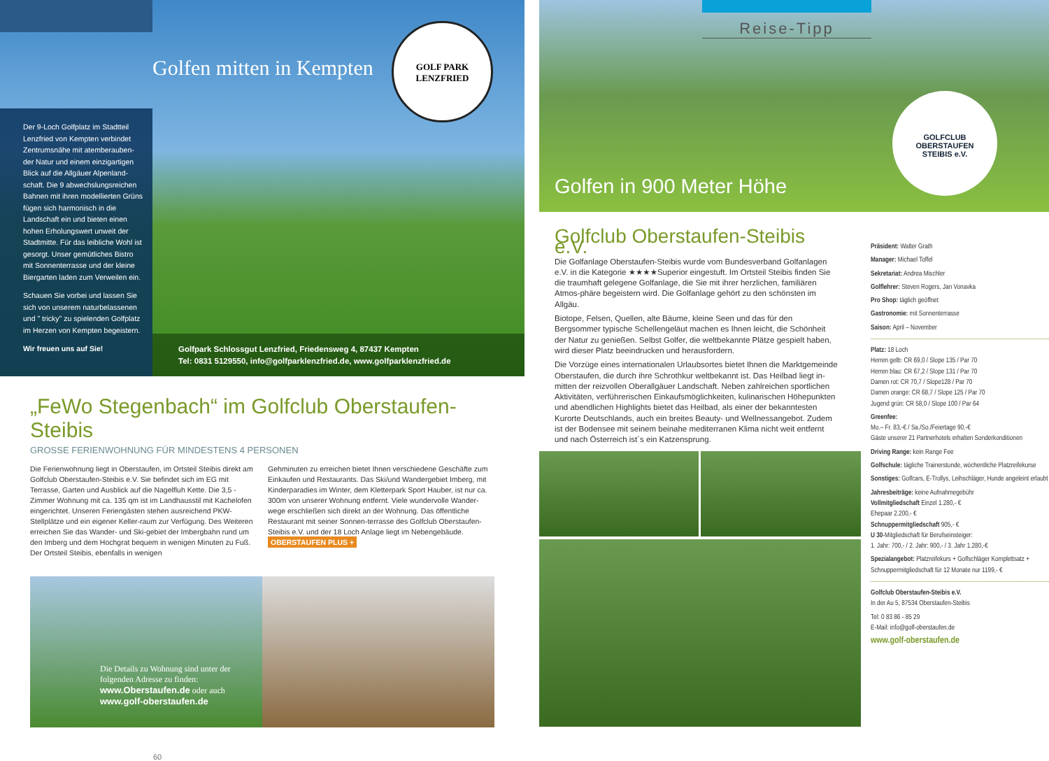Golfen mitten in Kempten
GOLF PARK
LENZFRIED
Der 9-Loch Golfplatz im Stadtteil Lenzfried von Kempten verbindet Zentrumsnähe mit atemberauben-der Natur und einem einzigartigen Blick auf die Allgäuer Alpenland-schaft. Die 9 abwechslungsreichen Bahnen mit ihren modellierten Grüns fügen sich harmonisch in die Landschaft ein und bieten einen hohen Erholungswert unweit der Stadtmitte. Für das leibliche Wohl ist gesorgt. Unser gemütliches Bistro mit Sonnenterrasse und der kleine Biergarten laden zum Verweilen ein.
Schauen Sie vorbei und lassen Sie sich von unserem naturbelassenen und " tricky" zu spielenden Golfplatz im Herzen von Kempten begeistern.
Wir freuen uns auf Sie!
Golfpark Schlossgut Lenzfried, Friedensweg 4, 87437 Kempten
Tel: 0831 5129550, info@golfparklenzfried.de, www.golfparklenzfried.de
„FeWo Stegenbach“ im Golfclub Oberstaufen-Steibis
GROSSE FERIENWOHNUNG FÜR MINDESTENS 4 PERSONEN
Die Ferienwohnung liegt in Oberstaufen, im Ortsteil Steibis direkt am Golfclub Oberstaufen-Steibis e.V. Sie befindet sich im EG mit Terrasse, Garten und Ausblick auf die Nagelfluh Kette. Die 3,5 - Zimmer Wohnung mit ca. 135 qm ist im Landhausstil mit Kachelofen eingerichtet. Unseren Feriengästen stehen ausreichend PKW-Stellplätze und ein eigener Keller-raum zur Verfügung. Des Weiteren erreichen Sie das Wander- und Ski-gebiet der Imbergbahn rund um den Imberg und dem Hochgrat bequem in wenigen Minuten zu Fuß. Der Ortsteil Steibis, ebenfalls in wenigen
Gehminuten zu erreichen bietet Ihnen verschiedene Geschäfte zum Einkaufen und Restaurants. Das Ski/und Wandergebiet Imberg, mit Kinderparadies im Winter, dem Kletterpark Sport Hauber, ist nur ca. 300m von unserer Wohnung entfernt. Viele wundervolle Wander-wege erschließen sich direkt an der Wohnung. Das öffentliche Restaurant mit seiner Sonnen-terrasse des Golfclub Oberstaufen-Steibis e.V. und der 18 Loch Anlage liegt im Nebengebäude. OBERSTAUFEN PLUS +
Die Details zu Wohnung sind unter der folgenden Adresse zu finden:
www.Oberstaufen.de oder auch
www.golf-oberstaufen.de
60
Reise-Tipp
Golfen in 900 Meter Höhe
GOLFCLUB
OBERSTAUFEN
STEIBIS e.V.
Golfclub Oberstaufen-Steibis e.V.
Die Golfanlage Oberstaufen-Steibis wurde vom Bundesverband Golfanlagen e.V. in die Kategorie ★★★★Superior eingestuft. Im Ortsteil Steibis finden Sie die traumhaft gelegene Golfanlage, die Sie mit ihrer herzlichen, familiären Atmos-phäre begeistern wird. Die Golfanlage gehört zu den schönsten im Allgäu.
Biotope, Felsen, Quellen, alte Bäume, kleine Seen und das für den Bergsommer typische Schellengeläut machen es Ihnen leicht, die Schönheit der Natur zu genießen. Selbst Golfer, die weltbekannte Plätze gespielt haben, wird dieser Platz beeindrucken und herausfordern.
Die Vorzüge eines internationalen Urlaubsortes bietet Ihnen die Marktgemeinde Oberstaufen, die durch ihre Schrothkur weltbekannt ist. Das Heilbad liegt in-mitten der reizvollen Oberallgäuer Landschaft. Neben zahlreichen sportlichen Aktivitäten, verführerischen Einkaufsmöglichkeiten, kulinarischen Höhepunkten und abendlichen Highlights bietet das Heilbad, als einer der bekanntesten Kurorte Deutschlands, auch ein breites Beauty- und Wellnessangebot. Zudem ist der Bodensee mit seinem beinahe mediterranen Klima nicht weit entfernt und nach Österreich ist´s ein Katzensprung.
Präsident: Walter Grath
Manager: Michael Toffel
Sekretariat: Andrea Mischler
Golflehrer: Steven Rogers, Jan Vonavka
Pro Shop: täglich geöffnet
Gastronomie: mit Sonnenterrasse
Saison: April – November
Platz: 18 Loch
Herren gelb: CR 69,0 / Slope 135 / Par 70
Herren blau: CR 67,2 / Slope 131 / Par 70
Damen rot: CR 70,7 / Slope128 / Par 70
Damen orange: CR 68,7 / Slope 125 / Par 70
Jugend grün: CR 58,0 / Slope 100 / Par 64
Greenfee:
Mo.– Fr. 83,-€ / Sa./So./Feiertage 90,-€
Gäste unserer 21 Partnerhotels erhalten Sonderkonditionen
Driving Range: kein Range Fee
Golfschule: tägliche Trainerstunde, wöchentliche Platzreifekurse
Sonstiges: Golfcars, E-Trollys, Leihschläger, Hunde angeleint erlaubt
Jahresbeiträge: keine Aufnahmegebühr
Vollmitgliedschaft Einzel 1.280,- €
Ehepaar 2.200,- €
Schnuppermitgliedschaft 905,- €
U 30-Mitgliedschaft für Berufseinsteiger:
1. Jahr: 700,- / 2. Jahr: 900,- / 3. Jahr 1.280,-€
Spezialangebot: Platzreifekurs + Golfschläger Komplettsatz + Schnuppermitgliedschaft für 12 Monate nur 1199,- €
Golfclub Oberstaufen-Steibis e.V.
In der Au 5, 87534 Oberstaufen-Steibis
Tel: 0 83 86 - 85 29
E-Mail: info@golf-oberstaufen.de
www.golf-oberstaufen.de